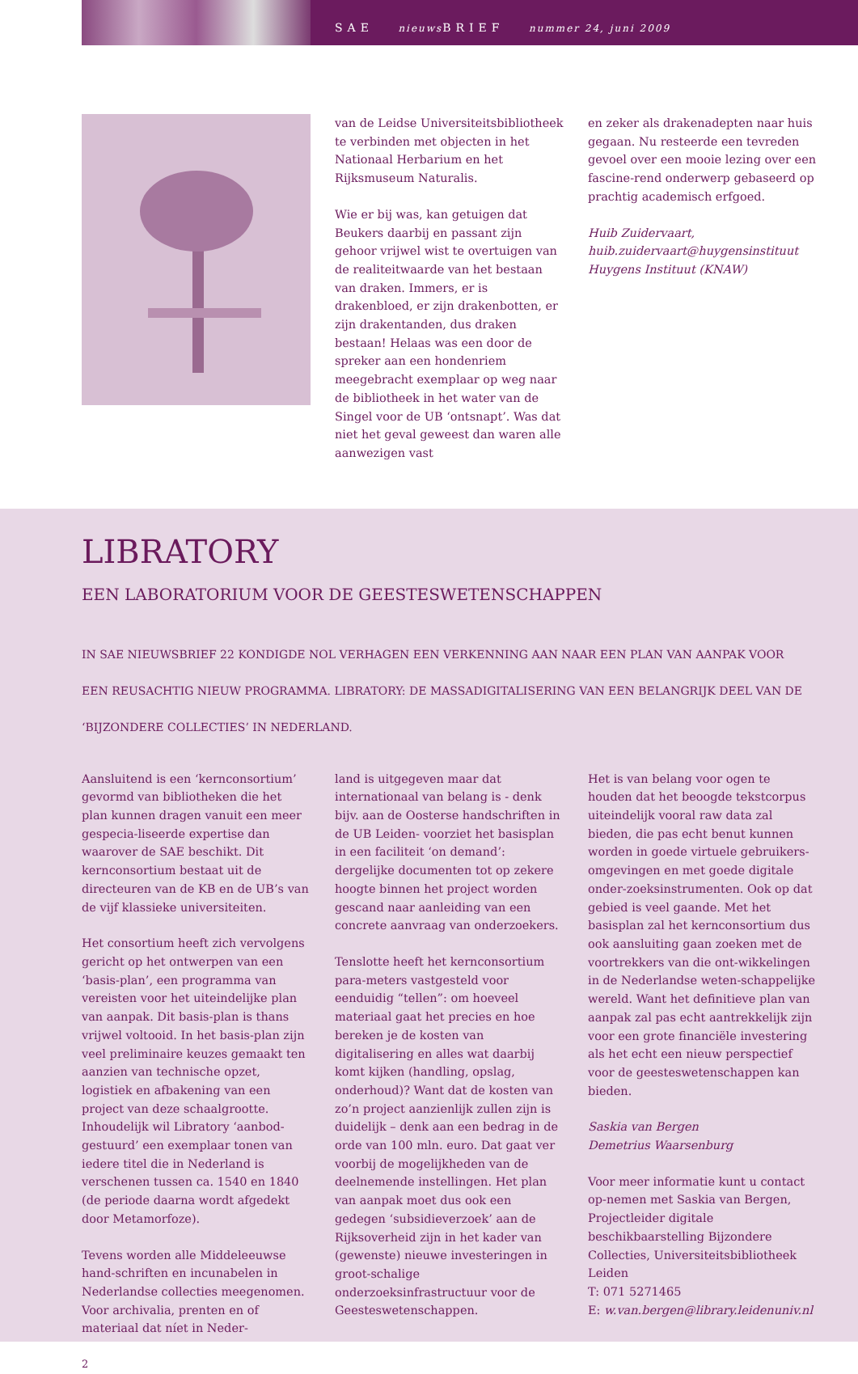SAE nieuws BRIEF nummer 24, juni 2009
van de Leidse Universiteitsbibliotheek te verbinden met objecten in het Nationaal Herbarium en het Rijksmuseum Naturalis.
Wie er bij was, kan getuigen dat Beukers daarbij en passant zijn gehoor vrijwel wist te overtuigen van de realiteitwaarde van het bestaan van draken. Immers, er is drakenbloed, er zijn drakenbotten, er zijn drakentanden, dus draken bestaan! Helaas was een door de spreker aan een hondenriem meegebracht exemplaar op weg naar de bibliotheek in het water van de Singel voor de UB ‘ontsnapt’. Was dat niet het geval geweest dan waren alle aanwezigen vast
en zeker als drakenadepten naar huis gegaan. Nu resteerde een tevreden gevoel over een mooie lezing over een fascine-rend onderwerp gebaseerd op prachtig academisch erfgoed.
Huib Zuidervaart,
huib.zuidervaart@huygensinstituut
Huygens Instituut (KNAW)
LIBRATORY
EEN LABORATORIUM VOOR DE GEESTESWETENSCHAPPEN
IN SAE NIEUWSBRIEF 22 KONDIGDE NOL VERHAGEN EEN VERKENNING AAN NAAR EEN PLAN VAN AANPAK VOOR EEN REUSACHTIG NIEUW PROGRAMMA. LIBRATORY: DE MASSADIGITALISERING VAN EEN BELANGRIJK DEEL VAN DE ‘BIJZONDERE COLLECTIES’ IN NEDERLAND.
Aansluitend is een ‘kernconsortium’ gevormd van bibliotheken die het plan kunnen dragen vanuit een meer gespecia-liseerde expertise dan waarover de SAE beschikt. Dit kernconsortium bestaat uit de directeuren van de KB en de UB’s van de vijf klassieke universiteiten.
Het consortium heeft zich vervolgens gericht op het ontwerpen van een ‘basis-plan’, een programma van vereisten voor het uiteindelijke plan van aanpak. Dit basis-plan is thans vrijwel voltooid. In het basis-plan zijn veel preliminaire keuzes gemaakt ten aanzien van technische opzet, logistiek en afbakening van een project van deze schaalgrootte. Inhoudelijk wil Libratory ‘aanbod-gestuurd’ een exemplaar tonen van iedere titel die in Nederland is verschenen tussen ca. 1540 en 1840 (de periode daarna wordt afgedekt door Metamorfoze).
Tevens worden alle Middeleeuwse hand-schriften en incunabelen in Nederlandse collecties meegenomen. Voor archivalia, prenten en of materiaal dat níet in Neder-
2
land is uitgegeven maar dat internationaal van belang is - denk bijv. aan de Oosterse handschriften in de UB Leiden- voorziet het basisplan in een faciliteit ‘on demand’: dergelijke documenten tot op zekere hoogte binnen het project worden gescand naar aanleiding van een concrete aanvraag van onderzoekers.
Tenslotte heeft het kernconsortium para-meters vastgesteld voor eenduidig “tellen”: om hoeveel materiaal gaat het precies en hoe bereken je de kosten van digitalisering en alles wat daarbij komt kijken (handling, opslag, onderhoud)? Want dat de kosten van zo’n project aanzienlijk zullen zijn is duidelijk – denk aan een bedrag in de orde van 100 mln. euro. Dat gaat ver voorbij de mogelijkheden van de deelnemende instellingen. Het plan van aanpak moet dus ook een gedegen ‘subsidieverzoek’ aan de Rijksoverheid zijn in het kader van (gewenste) nieuwe investeringen in groot-schalige onderzoeksinfrastructuur voor de Geesteswetenschappen.
Het is van belang voor ogen te houden dat het beoogde tekstcorpus uiteindelijk vooral raw data zal bieden, die pas echt benut kunnen worden in goede virtuele gebruikers-omgevingen en met goede digitale onder-zoeksinstrumenten. Ook op dat gebied is veel gaande. Met het basisplan zal het kernconsortium dus ook aansluiting gaan zoeken met de voortrekkers van die ont-wikkelingen in de Nederlandse weten-schappelijke wereld. Want het definitieve plan van aanpak zal pas echt aantrekkelijk zijn voor een grote financiële investering als het echt een nieuw perspectief voor de geesteswetenschappen kan bieden.
Saskia van Bergen
Demetrius Waarsenburg
Voor meer informatie kunt u contact op-nemen met Saskia van Bergen, Projectleider digitale beschikbaarstelling Bijzondere Collecties, Universiteitsbibliotheek Leiden
T: 071 5271465
E: w.van.bergen@library.leidenuniv.nl